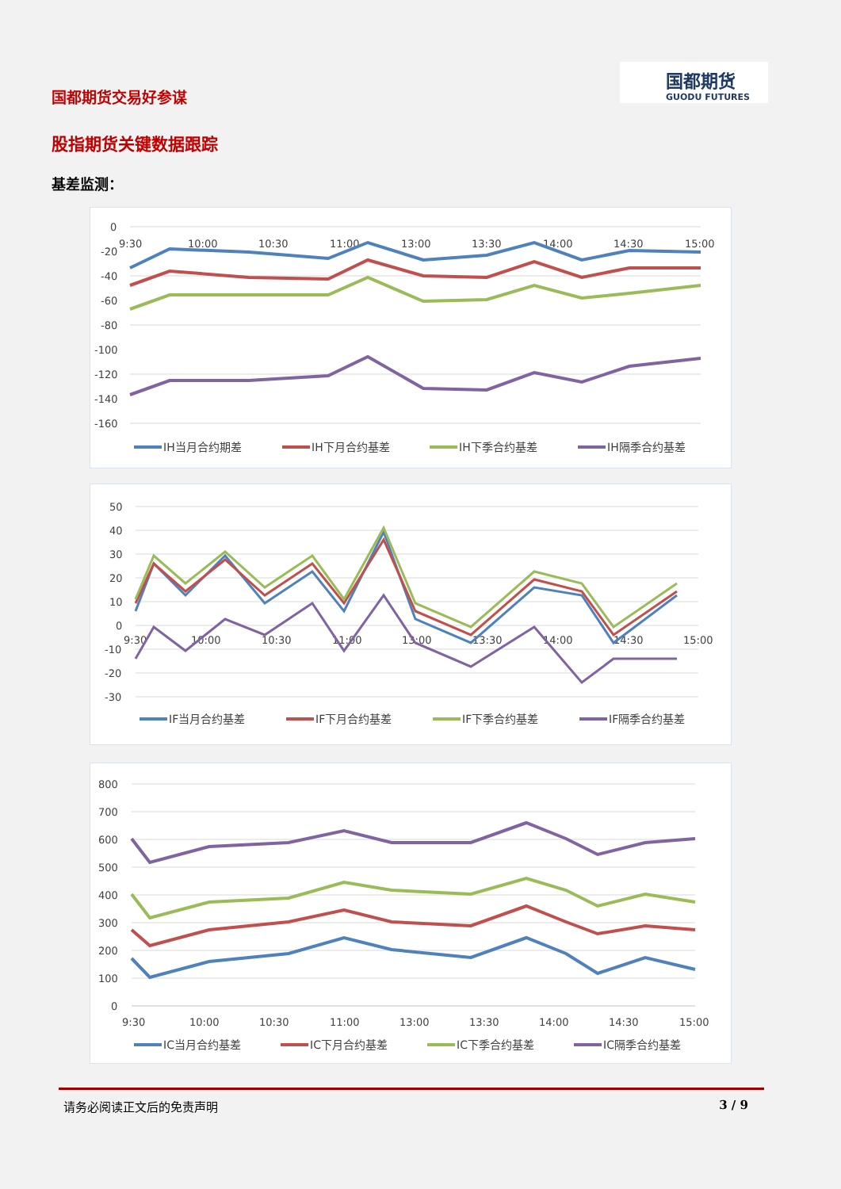国都期货交易好参谋
国都期货
GUODU FUTURES
股指期货关键数据跟踪
基差监测：
0
-20
-40
-60
-80
-100
-120
-140
-160
9:30
10:00
10:30
11:00
13:00
13:30
14:00
14:30
15:00
IH当月合约期差
IH下月合约基差
IH下季合约基差
IH隔季合约基差
50
40
30
20
10
0
-10
-20
-30
9:30
10:00
10:30
11:00
13:00
13:30
14:00
14:30
15:00
IF当月合约基差
IF下月合约基差
IF下季合约基差
IF隔季合约基差
800
700
600
500
400
300
200
100
0
9:30
10:00
10:30
11:00
13:00
13:30
14:00
14:30
15:00
IC当月合约基差
IC下月合约基差
IC下季合约基差
IC隔季合约基差
请务必阅读正文后的免责声明 3 / 9